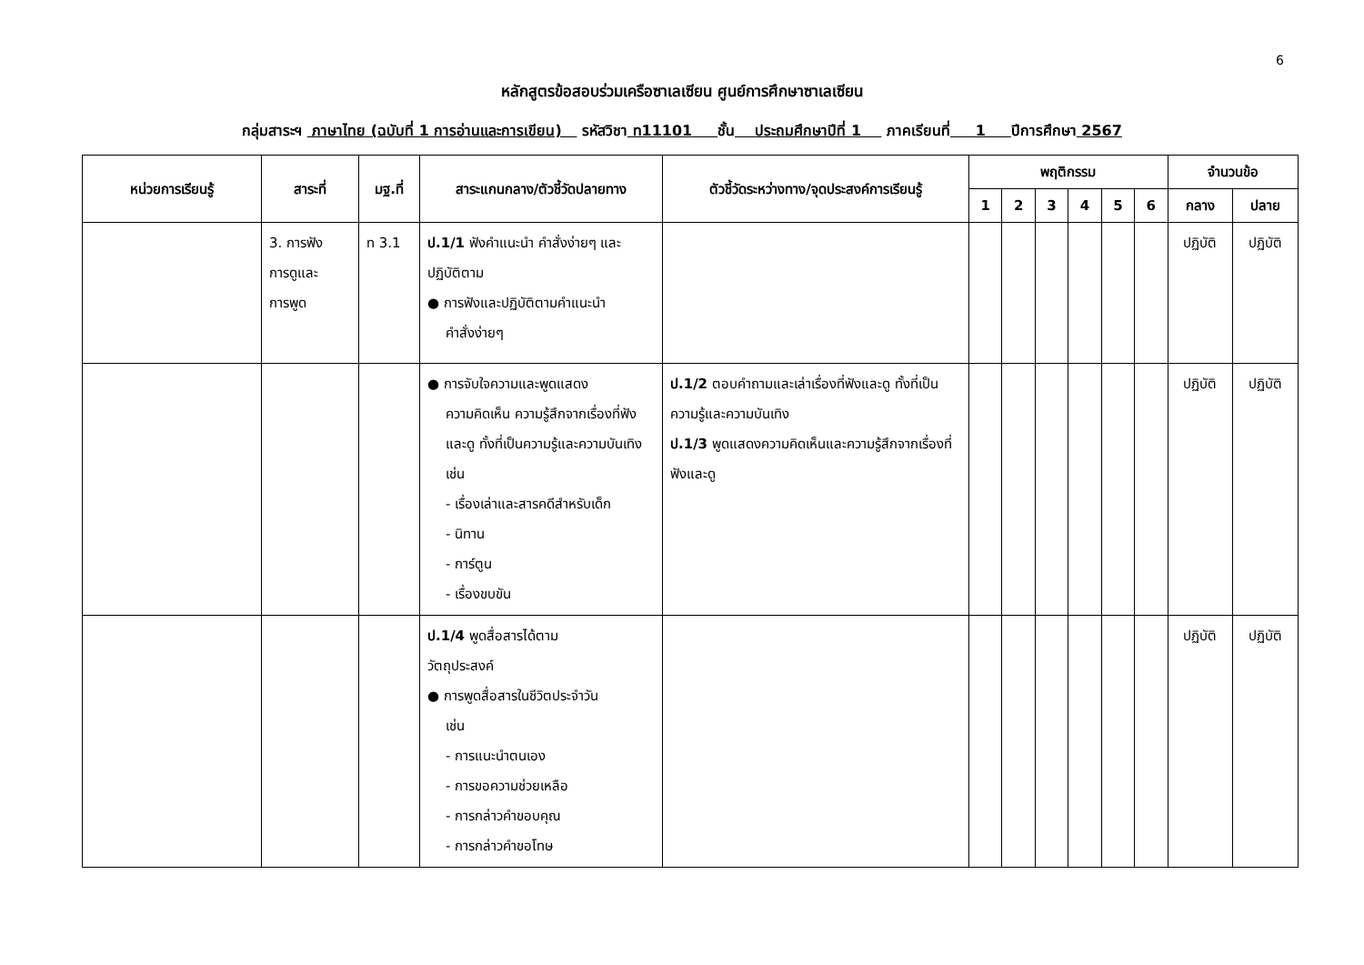6
หลักสูตรข้อสอบร่วมเครือซาเลเซียน ศูนย์การศึกษาซาเลเซียน
กลุ่มสาระฯ ภาษาไทย (ฉบับที่ 1 การอ่านและการเขียน) รหัสวิชา ท11101 ชั้น ประถมศึกษาปีที่ 1 ภาคเรียนที่ 1 ปีการศึกษา 2567
| หน่วยการเรียนรู้ | สาระที่ | มฐ.ที่ | สาระแกนกลาง/ตัวชี้วัดปลายทาง | ตัวชี้วัดระหว่างทาง/จุดประสงค์การเรียนรู้ | พฤติกรรม | | | | | | จำนวนข้อ | |
| --- | --- | --- | --- | --- | --- | --- | --- | --- | --- | --- | --- | --- |
| | | | | | 1 | 2 | 3 | 4 | 5 | 6 | กลาง | ปลาย |
| | 3. การฟัง การดูและ การพูด | ท 3.1 | ป.1/1 ฟังคำแนะนำ คำสั่งง่ายๆ และปฏิบัติตาม ● การฟังและปฏิบัติตามคำแนะนำ คำสั่งง่ายๆ | | | | | | | | ปฏิบัติ | ปฏิบัติ |
| | | | ● การจับใจความและพูดแสดง ความคิดเห็น ความรู้สึกจากเรื่องที่ฟังและดู ทั้งที่เป็นความรู้และความบันเทิง เช่น - เรื่องเล่าและสารคดีสำหรับเด็ก - นิทาน - การ์ตูน - เรื่องขบขัน | ป.1/2 ตอบคำถามและเล่าเรื่องที่ฟังและดู ทั้งที่เป็นความรู้และความบันเทิง ป.1/3 พูดแสดงความคิดเห็นและความรู้สึกจากเรื่องที่ฟังและดู | | | | | | | ปฏิบัติ | ปฏิบัติ |
| | | | ป.1/4 พูดสื่อสารได้ตาม วัตถุประสงค์ ● การพูดสื่อสารในชีวิตประจำวัน เช่น - การแนะนำตนเอง - การขอความช่วยเหลือ - การกล่าวคำขอบคุณ - การกล่าวคำขอโทษ | | | | | | | | ปฏิบัติ | ปฏิบัติ |